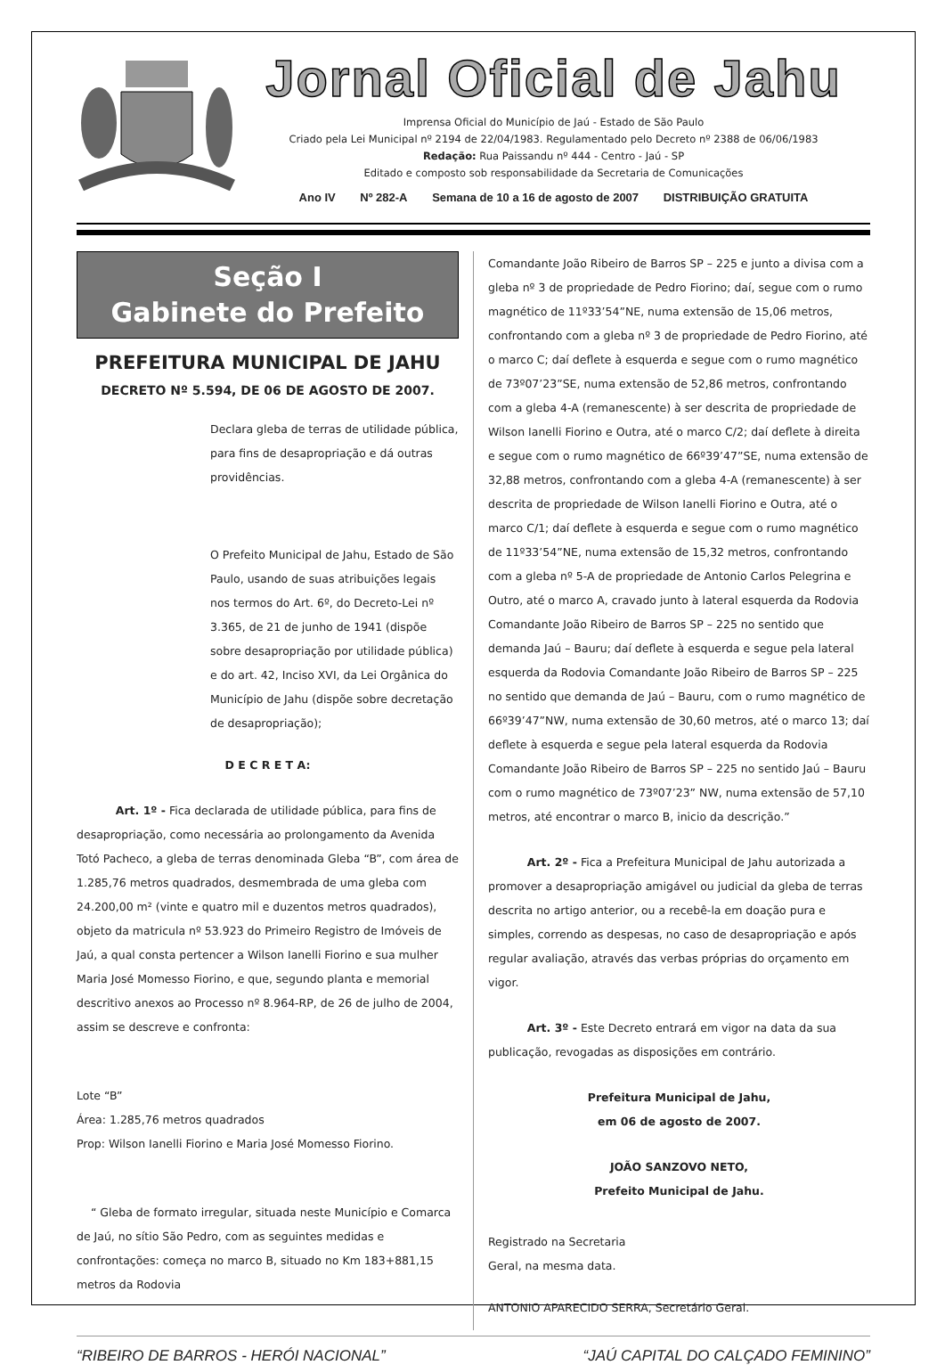Jornal Oficial de Jahu
Imprensa Oficial do Município de Jaú - Estado de São Paulo
Criado pela Lei Municipal nº 2194 de 22/04/1983. Regulamentado pelo Decreto nº 2388 de 06/06/1983
Redação: Rua Paissandu nº 444 - Centro - Jaú - SP
Editado e composto sob responsabilidade da Secretaria de Comunicações
Ano IV Nº 282-A Semana de 10 a 16 de agosto de 2007 DISTRIBUIÇÃO GRATUITA
Seção I
Gabinete do Prefeito
PREFEITURA MUNICIPAL DE JAHU
DECRETO Nº 5.594, DE 06 DE AGOSTO DE 2007.
Declara gleba de terras de utilidade pública, para fins de desapropriação e dá outras providências.
O Prefeito Municipal de Jahu, Estado de São Paulo, usando de suas atribuições legais nos termos do Art. 6º, do Decreto-Lei nº 3.365, de 21 de junho de 1941 (dispõe sobre desapropriação por utilidade pública) e do art. 42, Inciso XVI, da Lei Orgânica do Município de Jahu (dispõe sobre decretação de desapropriação);
D E C R E T A:
Art. 1º - Fica declarada de utilidade pública, para fins de desapropriação, como necessária ao prolongamento da Avenida Totó Pacheco, a gleba de terras denominada Gleba “B”, com área de 1.285,76 metros quadrados, desmembrada de uma gleba com 24.200,00 m² (vinte e quatro mil e duzentos metros quadrados), objeto da matricula nº 53.923 do Primeiro Registro de Imóveis de Jaú, a qual consta pertencer a Wilson Ianelli Fiorino e sua mulher Maria José Momesso Fiorino, e que, segundo planta e memorial descritivo anexos ao Processo nº 8.964-RP, de 26 de julho de 2004, assim se descreve e confronta:
Lote “B”
Área: 1.285,76 metros quadrados
Prop: Wilson Ianelli Fiorino e Maria José Momesso Fiorino.
“ Gleba de formato irregular, situada neste Município e Comarca de Jaú, no sítio São Pedro, com as seguintes medidas e confrontações: começa no marco B, situado no Km 183+881,15 metros da Rodovia
Comandante João Ribeiro de Barros SP – 225 e junto a divisa com a gleba nº 3 de propriedade de Pedro Fiorino; daí, segue com o rumo magnético de 11º33’54”NE, numa extensão de 15,06 metros, confrontando com a gleba nº 3 de propriedade de Pedro Fiorino, até o marco C; daí deflete à esquerda e segue com o rumo magnético de 73º07’23”SE, numa extensão de 52,86 metros, confrontando com a gleba 4-A (remanescente) à ser descrita de propriedade de Wilson Ianelli Fiorino e Outra, até o marco C/2; daí deflete à direita e segue com o rumo magnético de 66º39’47”SE, numa extensão de 32,88 metros, confrontando com a gleba 4-A (remanescente) à ser descrita de propriedade de Wilson Ianelli Fiorino e Outra, até o marco C/1; daí deflete à esquerda e segue com o rumo magnético de 11º33’54”NE, numa extensão de 15,32 metros, confrontando com a gleba nº 5-A de propriedade de Antonio Carlos Pelegrina e Outro, até o marco A, cravado junto à lateral esquerda da Rodovia Comandante João Ribeiro de Barros SP – 225 no sentido que demanda Jaú – Bauru; daí deflete à esquerda e segue pela lateral esquerda da Rodovia Comandante João Ribeiro de Barros SP – 225 no sentido que demanda de Jaú – Bauru, com o rumo magnético de 66º39’47”NW, numa extensão de 30,60 metros, até o marco 13; daí deflete à esquerda e segue pela lateral esquerda da Rodovia Comandante João Ribeiro de Barros SP – 225 no sentido Jaú – Bauru com o rumo magnético de 73º07’23” NW, numa extensão de 57,10 metros, até encontrar o marco B, inicio da descrição.”
Art. 2º - Fica a Prefeitura Municipal de Jahu autorizada a promover a desapropriação amigável ou judicial da gleba de terras descrita no artigo anterior, ou a recebê-la em doação pura e simples, correndo as despesas, no caso de desapropriação e após regular avaliação, através das verbas próprias do orçamento em vigor.
Art. 3º - Este Decreto entrará em vigor na data da sua publicação, revogadas as disposições em contrário.
Prefeitura Municipal de Jahu,
em 06 de agosto de 2007.
JOÃO SANZOVO NETO,
Prefeito Municipal de Jahu.
Registrado na Secretaria
Geral, na mesma data.
ANTONIO APARECIDO SERRA, Secretário Geral.
“RIBEIRO DE BARROS - HERÓI NACIONAL” “JAÚ CAPITAL DO CALÇADO FEMININO”